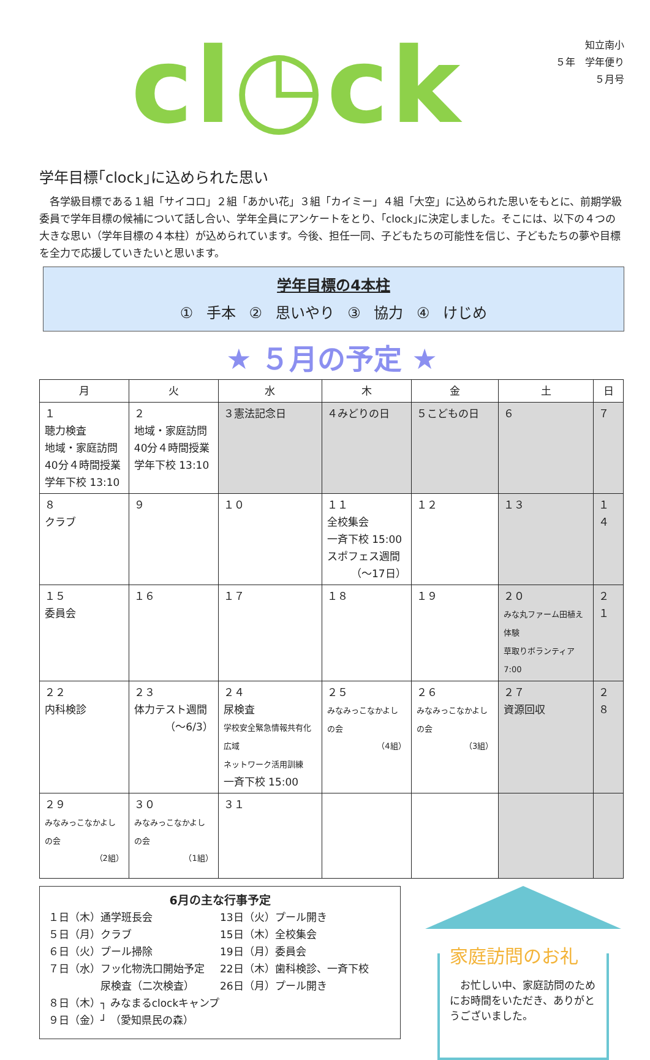cl◷ck
知立南小
５年　学年便り
５月号
学年目標｢clock｣に込められた思い
　各学級目標である１組「サイコロ」２組「あかい花」３組「カイミー」４組「大空」に込められた思いをもとに、前期学級委員で学年目標の候補について話し合い、学年全員にアンケートをとり、｢clock｣に決定しました。そこには、以下の４つの大きな思い（学年目標の４本柱）が込められています。今後、担任一同、子どもたちの可能性を信じ、子どもたちの夢や目標を全力で応援していきたいと思います。
学年目標の4本柱
① 手本 ② 思いやり ③ 協力 ④ けじめ
★ ５月の予定 ★
| 月 | 火 | 水 | 木 | 金 | 土 | 日 |
| --- | --- | --- | --- | --- | --- | --- |
| １ 聴力検査 地域・家庭訪問 40分４時間授業 学年下校 13:10 | ２ 地域・家庭訪問 40分４時間授業 学年下校 13:10 | ３憲法記念日 | ４みどりの日 | ５こどもの日 | ６ | ７ |
| ８ クラブ | ９ | １０ | １１ 全校集会 一斉下校 15:00 スポフェス週間 （～17日） | １２ | １３ | １４ |
| １５ 委員会 | １６ | １７ | １８ | １９ | ２０ みな丸ファーム田植え体験 草取りボランティア7:00 | ２１ |
| ２２ 内科検診 | ２３ 体力テスト週間 （～6/3） | ２４ 尿検査 学校安全緊急情報共有化広域 ネットワーク活用訓練 一斉下校 15:00 | ２５ みなみっこなかよしの会 （4組） | ２６ みなみっこなかよしの会 （3組） | ２７ 資源回収 | ２８ |
| ２９ みなみっこなかよしの会 （2組） | ３０ みなみっこなかよしの会 （1組） | ３１ | | | | |
6月の主な行事予定
１日（木）通学班長会
５日（月）クラブ
６日（火）プール掃除
７日（水）フッ化物洗口開始予定
　　　　　尿検査（二次検査）
13日（火）プール開き
15日（木）全校集会
19日（月）委員会
22日（木）歯科検診、一斉下校
26日（月）プール開き
８日（木）┐ みなまるclockキャンプ
９日（金）┘ （愛知県民の森）
家庭訪問のお礼
　お忙しい中、家庭訪問のためにお時間をいただき、ありがとうございました。